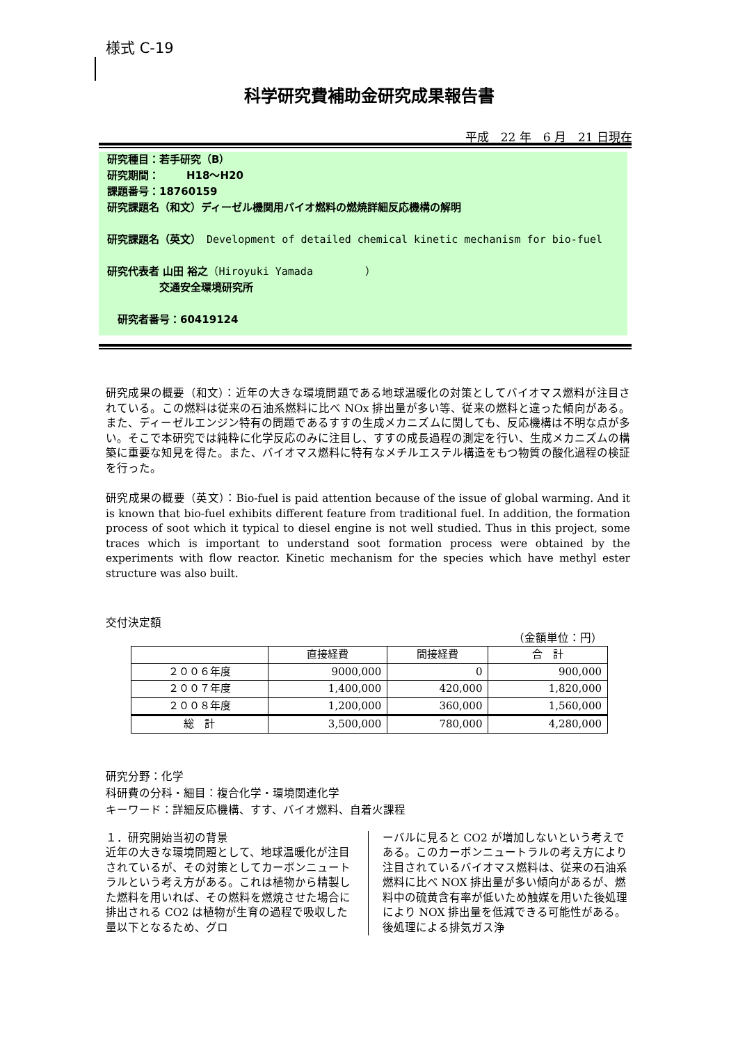様式 C-19
科学研究費補助金研究成果報告書
平成　22 年　6 月　21 日現在
研究種目：若手研究（B）
研究期間：　　 H18～H20
課題番号：18760159
研究課題名（和文）ディーゼル機関用バイオ燃料の燃焼詳細反応機構の解明
研究課題名（英文）　Development of detailed chemical kinetic mechanism for bio-fuel
研究代表者 山田 裕之（Hiroyuki Yamada　　　　　）
　　　　　交通安全環境研究所
　研究者番号：60419124
研究成果の概要（和文）：近年の大きな環境問題である地球温暖化の対策としてバイオマス燃料が注目されている。この燃料は従来の石油系燃料に比べ NOx 排出量が多い等、従来の燃料と違った傾向がある。また、ディーゼルエンジン特有の問題であるすすの生成メカニズムに関しても、反応機構は不明な点が多い。そこで本研究では純粋に化学反応のみに注目し、すすの成長過程の測定を行い、生成メカニズムの構築に重要な知見を得た。また、バイオマス燃料に特有なメチルエステル構造をもつ物質の酸化過程の検証を行った。
研究成果の概要（英文）：Bio-fuel is paid attention because of the issue of global warming. And it is known that bio-fuel exhibits different feature from traditional fuel. In addition, the formation process of soot which it typical to diesel engine is not well studied. Thus in this project, some traces which is important to understand soot formation process were obtained by the experiments with flow reactor. Kinetic mechanism for the species which have methyl ester structure was also built.
交付決定額
（金額単位：円）
| | 直接経費 | 間接経費 | 合 計 |
| --- | --- | --- | --- |
| ２００６年度 | 9000,000 | 0 | 900,000 |
| ２００７年度 | 1,400,000 | 420,000 | 1,820,000 |
| ２００８年度 | 1,200,000 | 360,000 | 1,560,000 |
| 総 計 | 3,500,000 | 780,000 | 4,280,000 |
研究分野：化学
科研費の分科・細目：複合化学・環境関連化学
キーワード：詳細反応機構、すす、バイオ燃料、自着火課程
１．研究開始当初の背景
近年の大きな環境問題として、地球温暖化が注目されているが、その対策としてカーボンニュートラルという考え方がある。これは植物から精製した燃料を用いれば、その燃料を燃焼させた場合に排出される CO2 は植物が生育の過程で吸収した量以下となるため、グロ
ーバルに見ると CO2 が増加しないという考えである。このカーボンニュートラルの考え方により注目されているバイオマス燃料は、従来の石油系燃料に比べ NOX 排出量が多い傾向があるが、燃料中の硫黄含有率が低いため触媒を用いた後処理により NOX 排出量を低減できる可能性がある。後処理による排気ガス浄